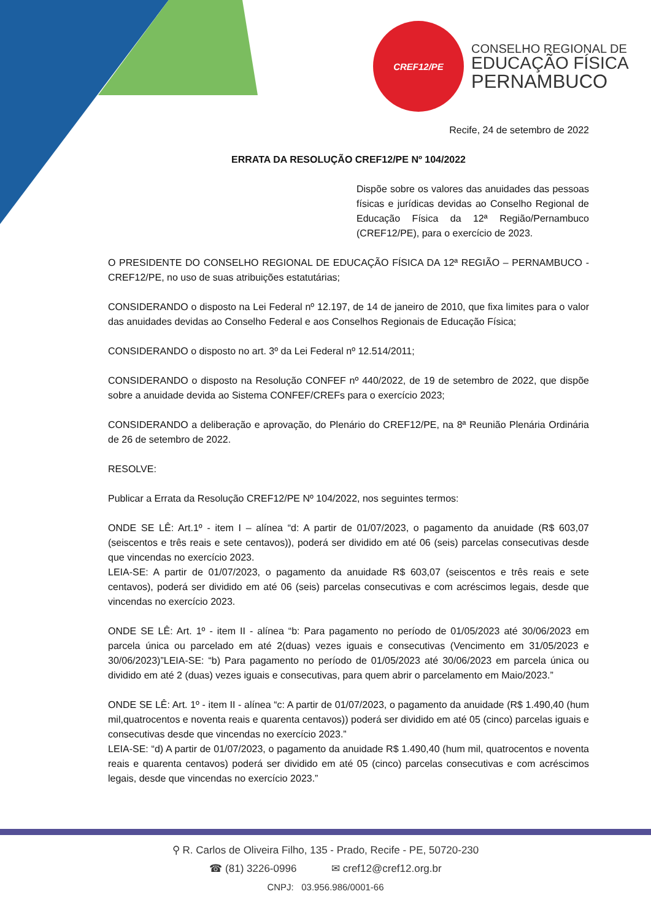CREF12/PE
CONSELHO REGIONAL DE
EDUCAÇÃO FÍSICA
PERNAMBUCO
Recife, 24 de setembro de 2022
ERRATA DA RESOLUÇÃO CREF12/PE Nº 104/2022
Dispõe sobre os valores das anuidades das pessoas físicas e jurídicas devidas ao Conselho Regional de Educação Física da 12ª Região/Pernambuco (CREF12/PE), para o exercício de 2023.
O PRESIDENTE DO CONSELHO REGIONAL DE EDUCAÇÃO FÍSICA DA 12ª REGIÃO – PERNAMBUCO - CREF12/PE, no uso de suas atribuições estatutárias;
CONSIDERANDO o disposto na Lei Federal nº 12.197, de 14 de janeiro de 2010, que fixa limites para o valor das anuidades devidas ao Conselho Federal e aos Conselhos Regionais de Educação Física;
CONSIDERANDO o disposto no art. 3º da Lei Federal nº 12.514/2011;
CONSIDERANDO o disposto na Resolução CONFEF nº 440/2022, de 19 de setembro de 2022, que dispõe sobre a anuidade devida ao Sistema CONFEF/CREFs para o exercício 2023;
CONSIDERANDO a deliberação e aprovação, do Plenário do CREF12/PE, na 8ª Reunião Plenária Ordinária de 26 de setembro de 2022.
RESOLVE:
Publicar a Errata da Resolução CREF12/PE Nº 104/2022, nos seguintes termos:
ONDE SE LÊ: Art.1º - item I – alínea “d: A partir de 01/07/2023, o pagamento da anuidade (R$ 603,07 (seiscentos e três reais e sete centavos)), poderá ser dividido em até 06 (seis) parcelas consecutivas desde que vincendas no exercício 2023.
LEIA-SE: A partir de 01/07/2023, o pagamento da anuidade R$ 603,07 (seiscentos e três reais e sete centavos), poderá ser dividido em até 06 (seis) parcelas consecutivas e com acréscimos legais, desde que vincendas no exercício 2023.
ONDE SE LÊ: Art. 1º - item II - alínea “b: Para pagamento no período de 01/05/2023 até 30/06/2023 em parcela única ou parcelado em até 2(duas) vezes iguais e consecutivas (Vencimento em 31/05/2023 e 30/06/2023)”LEIA-SE: “b) Para pagamento no período de 01/05/2023 até 30/06/2023 em parcela única ou dividido em até 2 (duas) vezes iguais e consecutivas, para quem abrir o parcelamento em Maio/2023.”
ONDE SE LÊ: Art. 1º - item II - alínea “c: A partir de 01/07/2023, o pagamento da anuidade (R$ 1.490,40 (hum mil,quatrocentos e noventa reais e quarenta centavos)) poderá ser dividido em até 05 (cinco) parcelas iguais e consecutivas desde que vincendas no exercício 2023.”
LEIA-SE: “d) A partir de 01/07/2023, o pagamento da anuidade R$ 1.490,40 (hum mil, quatrocentos e noventa reais e quarenta centavos) poderá ser dividido em até 05 (cinco) parcelas consecutivas e com acréscimos legais, desde que vincendas no exercício 2023.”
⚲ R. Carlos de Oliveira Filho, 135 - Prado, Recife - PE, 50720-230
☎ (81) 3226-0996 ✉ cref12@cref12.org.br
CNPJ: 03.956.986/0001-66